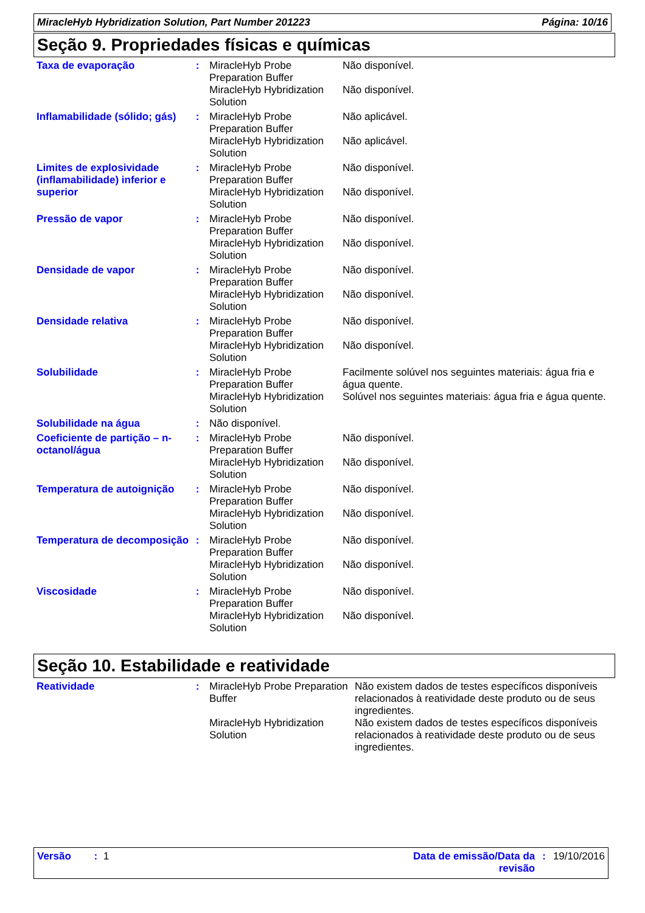MiracleHyb Hybridization Solution, Part Number 201223 Página: 10/16
Seção 9. Propriedades físicas e químicas
| Taxa de evaporação | : | MiracleHyb Probe Preparation Buffer | Não disponível. |
| | | MiracleHyb Hybridization Solution | Não disponível. |
| Inflamabilidade (sólido; gás) | : | MiracleHyb Probe Preparation Buffer | Não aplicável. |
| | | MiracleHyb Hybridization Solution | Não aplicável. |
| Limites de explosividade (inflamabilidade) inferior e superior | : | MiracleHyb Probe Preparation Buffer | Não disponível. |
| | | MiracleHyb Hybridization Solution | Não disponível. |
| Pressão de vapor | : | MiracleHyb Probe Preparation Buffer | Não disponível. |
| | | MiracleHyb Hybridization Solution | Não disponível. |
| Densidade de vapor | : | MiracleHyb Probe Preparation Buffer | Não disponível. |
| | | MiracleHyb Hybridization Solution | Não disponível. |
| Densidade relativa | : | MiracleHyb Probe Preparation Buffer | Não disponível. |
| | | MiracleHyb Hybridization Solution | Não disponível. |
| Solubilidade | : | MiracleHyb Probe Preparation Buffer | Facilmente solúvel nos seguintes materiais: água fria e água quente. |
| | | MiracleHyb Hybridization Solution | Solúvel nos seguintes materiais: água fria e água quente. |
| Solubilidade na água | : | Não disponível. | |
| Coeficiente de partição – n-octanol/água | : | MiracleHyb Probe Preparation Buffer | Não disponível. |
| | | MiracleHyb Hybridization Solution | Não disponível. |
| Temperatura de autoignição | : | MiracleHyb Probe Preparation Buffer | Não disponível. |
| | | MiracleHyb Hybridization Solution | Não disponível. |
| Temperatura de decomposição | : | MiracleHyb Probe Preparation Buffer | Não disponível. |
| | | MiracleHyb Hybridization Solution | Não disponível. |
| Viscosidade | : | MiracleHyb Probe Preparation Buffer | Não disponível. |
| | | MiracleHyb Hybridization Solution | Não disponível. |
Seção 10. Estabilidade e reatividade
| Reatividade | : | MiracleHyb Probe Preparation Buffer | Não existem dados de testes específicos disponíveis relacionados à reatividade deste produto ou de seus ingredientes. |
| | | MiracleHyb Hybridization Solution | Não existem dados de testes específicos disponíveis relacionados à reatividade deste produto ou de seus ingredientes. |
Versão : 1 Data de emissão/Data da
revisão: 19/10/2016